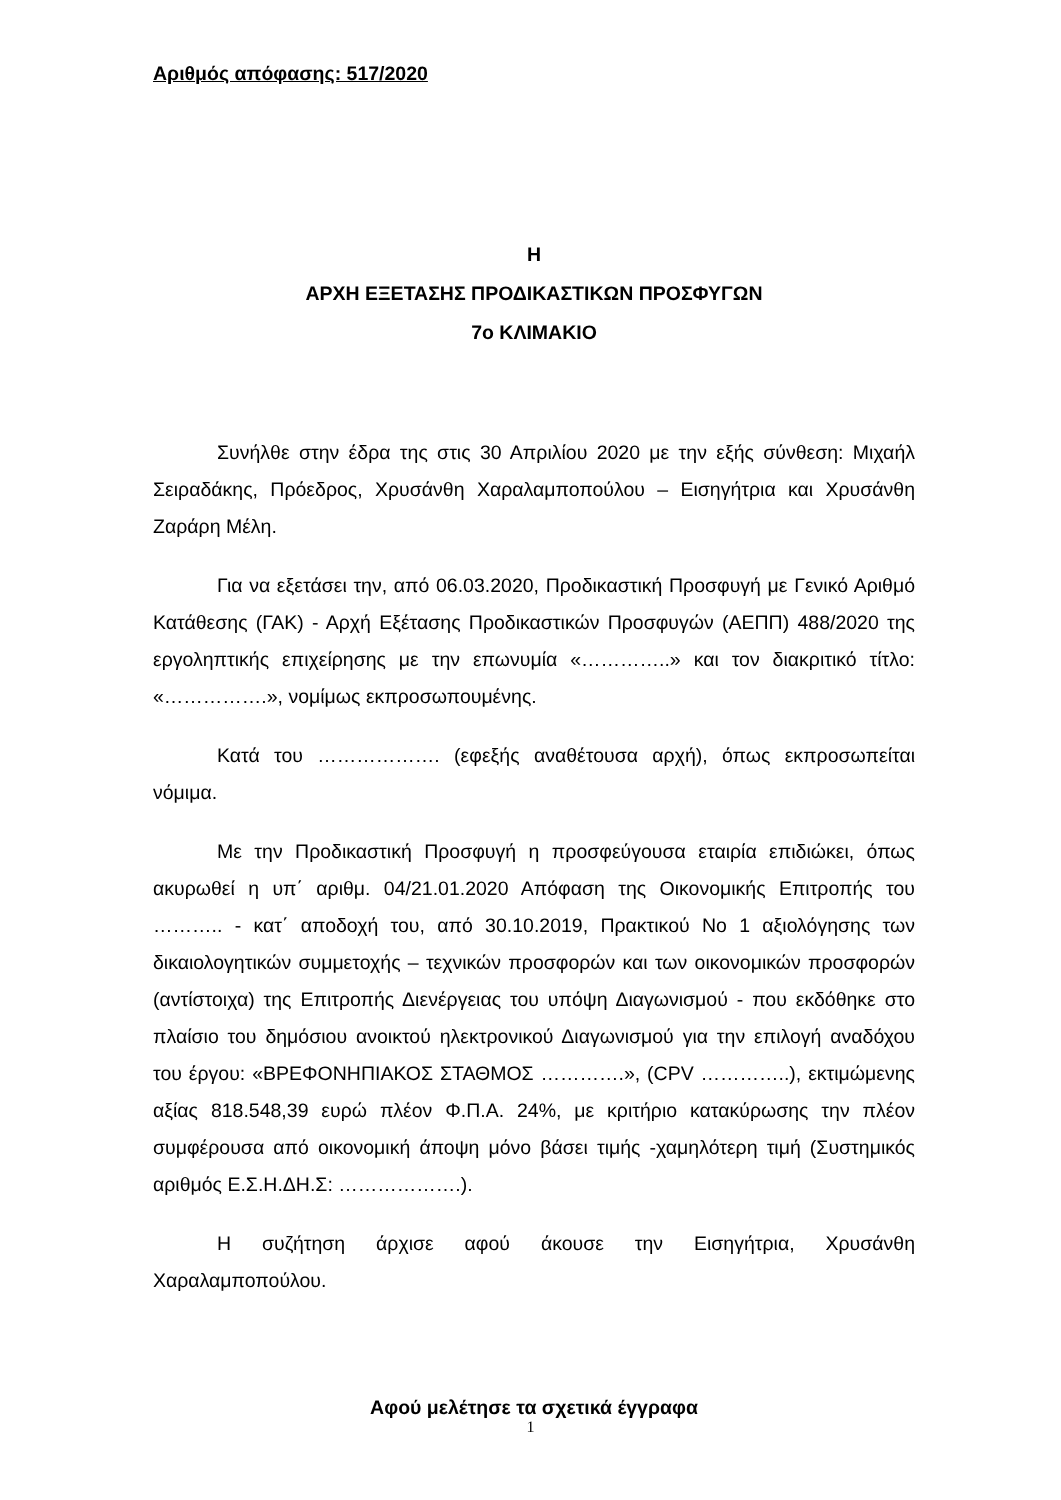Αριθμός απόφασης: 517/2020
Η
ΑΡΧΗ ΕΞΕΤΑΣΗΣ ΠΡΟΔΙΚΑΣΤΙΚΩΝ ΠΡΟΣΦΥΓΩΝ
7ο ΚΛΙΜΑΚΙΟ
Συνήλθε στην έδρα της στις 30 Απριλίου 2020 με την εξής σύνθεση: Μιχαήλ Σειραδάκης, Πρόεδρος, Χρυσάνθη Χαραλαμποπούλου – Εισηγήτρια και Χρυσάνθη Ζαράρη Μέλη.
Για να εξετάσει την, από 06.03.2020, Προδικαστική Προσφυγή με Γενικό Αριθμό Κατάθεσης (ΓΑΚ) - Αρχή Εξέτασης Προδικαστικών Προσφυγών (ΑΕΠΠ) 488/2020 της εργοληπτικής επιχείρησης με την επωνυμία «…………..» και τον διακριτικό τίτλο: «…………….», νομίμως εκπροσωπουμένης.
Κατά του ………………. (εφεξής αναθέτουσα αρχή), όπως εκπροσωπείται νόμιμα.
Με την Προδικαστική Προσφυγή η προσφεύγουσα εταιρία επιδιώκει, όπως ακυρωθεί η υπ΄ αριθμ. 04/21.01.2020 Απόφαση της Οικονομικής Επιτροπής του ……….. - κατ΄ αποδοχή του, από 30.10.2019, Πρακτικού Νο 1 αξιολόγησης των δικαιολογητικών συμμετοχής – τεχνικών προσφορών και των οικονομικών προσφορών (αντίστοιχα) της Επιτροπής Διενέργειας του υπόψη Διαγωνισμού - που εκδόθηκε στο πλαίσιο του δημόσιου ανοικτού ηλεκτρονικού Διαγωνισμού για την επιλογή αναδόχου του έργου: «ΒΡΕΦΟΝΗΠΙΑΚΟΣ ΣΤΑΘΜΟΣ ………….», (CPV …………..), εκτιμώμενης αξίας 818.548,39 ευρώ πλέον Φ.Π.Α. 24%, με κριτήριο κατακύρωσης την πλέον συμφέρουσα από οικονομική άποψη μόνο βάσει τιμής -χαμηλότερη τιμή (Συστημικός αριθμός Ε.Σ.Η.ΔΗ.Σ: ……………….).
Η συζήτηση άρχισε αφού άκουσε την Εισηγήτρια, Χρυσάνθη Χαραλαμποπούλου.
Αφού μελέτησε τα σχετικά έγγραφα
1